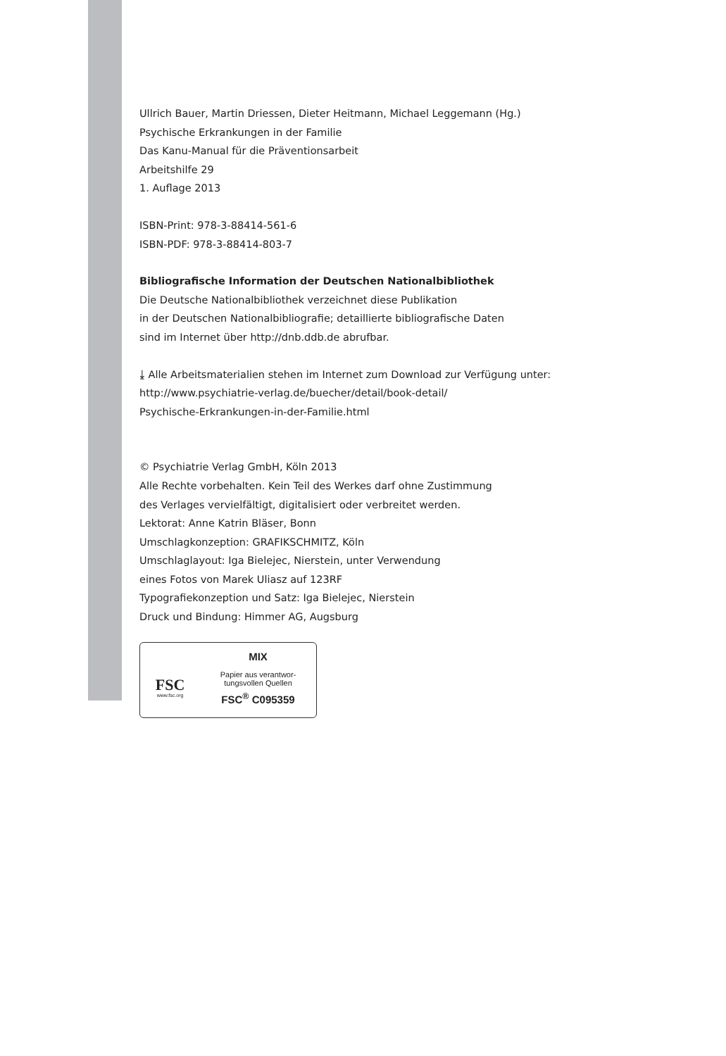Ullrich Bauer, Martin Driessen, Dieter Heitmann, Michael Leggemann (Hg.)
Psychische Erkrankungen in der Familie
Das Kanu-Manual für die Präventionsarbeit
Arbeitshilfe 29
1. Auflage 2013
ISBN-Print: 978-3-88414-561-6
ISBN-PDF: 978-3-88414-803-7
Bibliografische Information der Deutschen Nationalbibliothek
Die Deutsche Nationalbibliothek verzeichnet diese Publikation
in der Deutschen Nationalbibliografie; detaillierte bibliografische Daten
sind im Internet über http://dnb.ddb.de abrufbar.
⤓ Alle Arbeitsmaterialien stehen im Internet zum Download zur Verfügung unter:
http://www.psychiatrie-verlag.de/buecher/detail/book-detail/
Psychische-Erkrankungen-in-der-Familie.html
© Psychiatrie Verlag GmbH, Köln 2013
Alle Rechte vorbehalten. Kein Teil des Werkes darf ohne Zustimmung
des Verlages vervielfältigt, digitalisiert oder verbreitet werden.
Lektorat: Anne Katrin Bläser, Bonn
Umschlagkonzeption: GRAFIKSCHMITZ, Köln
Umschlaglayout: Iga Bielejec, Nierstein, unter Verwendung
eines Fotos von Marek Uliasz auf 123RF
Typografiekonzeption und Satz: Iga Bielejec, Nierstein
Druck und Bindung: Himmer AG, Augsburg
FSC
www.fsc.org
MIX
Papier aus verantwor-
tungsvollen Quellen
FSC<sup>®</sup> C095359